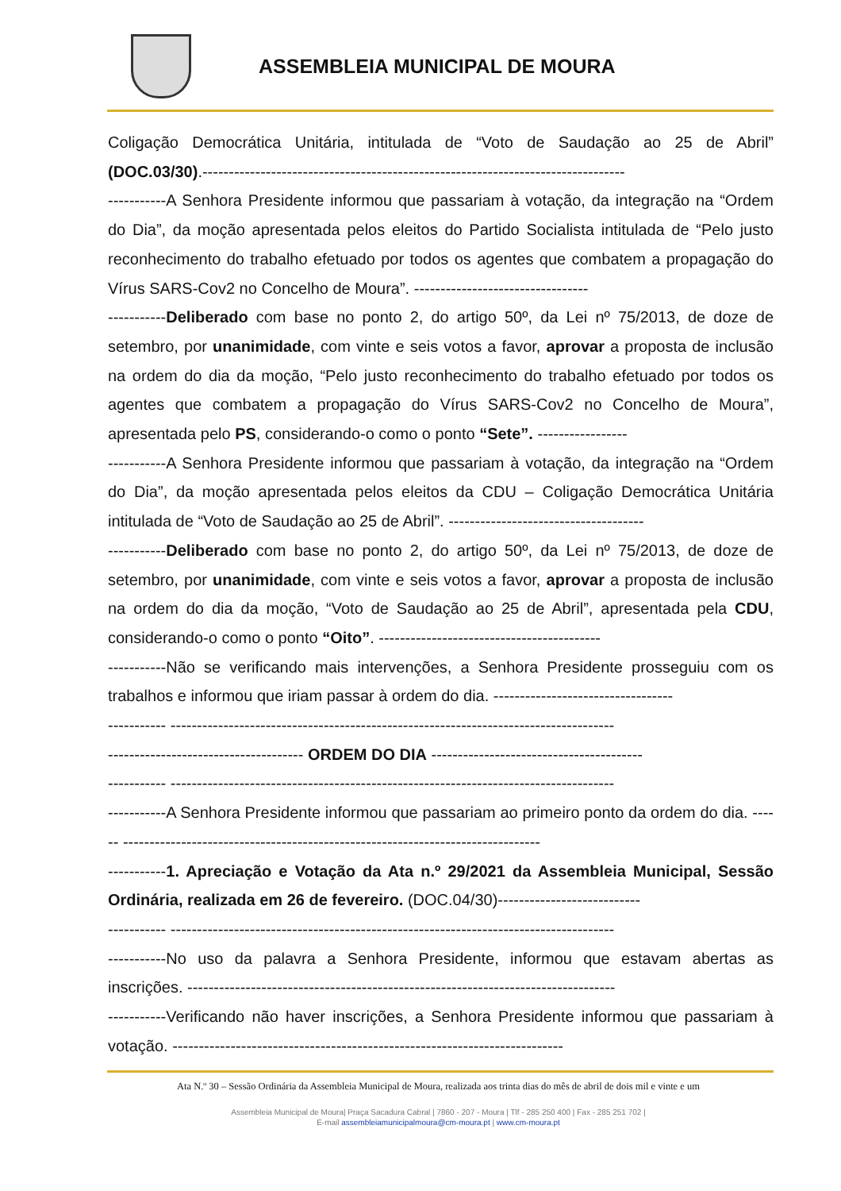ASSEMBLEIA MUNICIPAL DE MOURA
Coligação Democrática Unitária, intitulada de “Voto de Saudação ao 25 de Abril” (DOC.03/30).--------------------------------------------------------------------------------
-----------A Senhora Presidente informou que passariam à votação, da integração na “Ordem do Dia”, da moção apresentada pelos eleitos do Partido Socialista intitulada de “Pelo justo reconhecimento do trabalho efetuado por todos os agentes que combatem a propagação do Vírus SARS-Cov2 no Concelho de Moura”. ---------------------------------
-----------Deliberado com base no ponto 2, do artigo 50º, da Lei nº 75/2013, de doze de setembro, por unanimidade, com vinte e seis votos a favor, aprovar a proposta de inclusão na ordem do dia da moção, “Pelo justo reconhecimento do trabalho efetuado por todos os agentes que combatem a propagação do Vírus SARS-Cov2 no Concelho de Moura”, apresentada pelo PS, considerando-o como o ponto “Sete”. -----------------
-----------A Senhora Presidente informou que passariam à votação, da integração na “Ordem do Dia”, da moção apresentada pelos eleitos da CDU – Coligação Democrática Unitária intitulada de “Voto de Saudação ao 25 de Abril”. -------------------------------------
-----------Deliberado com base no ponto 2, do artigo 50º, da Lei nº 75/2013, de doze de setembro, por unanimidade, com vinte e seis votos a favor, aprovar a proposta de inclusão na ordem do dia da moção, “Voto de Saudação ao 25 de Abril”, apresentada pela CDU, considerando-o como o ponto “Oito”. ------------------------------------------
-----------Não se verificando mais intervenções, a Senhora Presidente prosseguiu com os trabalhos e informou que iriam passar à ordem do dia. ----------------------------------
----------- ------------------------------------------------------------------------------------
------------------------------------- ORDEM DO DIA ----------------------------------------
----------- ------------------------------------------------------------------------------------
-----------A Senhora Presidente informou que passariam ao primeiro ponto da ordem do dia. ------ -------------------------------------------------------------------------------
-----------1. Apreciação e Votação da Ata n.º 29/2021 da Assembleia Municipal, Sessão Ordinária, realizada em 26 de fevereiro. (DOC.04/30)---------------------------
----------- ------------------------------------------------------------------------------------
-----------No uso da palavra a Senhora Presidente, informou que estavam abertas as inscrições. ---------------------------------------------------------------------------------
-----------Verificando não haver inscrições, a Senhora Presidente informou que passariam à votação. --------------------------------------------------------------------------
Ata N.º 30 – Sessão Ordinária da Assembleia Municipal de Moura, realizada aos trinta dias do mês de abril de dois mil e vinte e um
Assembleia Municipal de Moura| Praça Sacadura Cabral | 7860 - 207 - Moura | Tlf - 285 250 400 | Fax - 285 251 702 |
E-mail assembleiamunicipalmoura@cm-moura.pt | www.cm-moura.pt